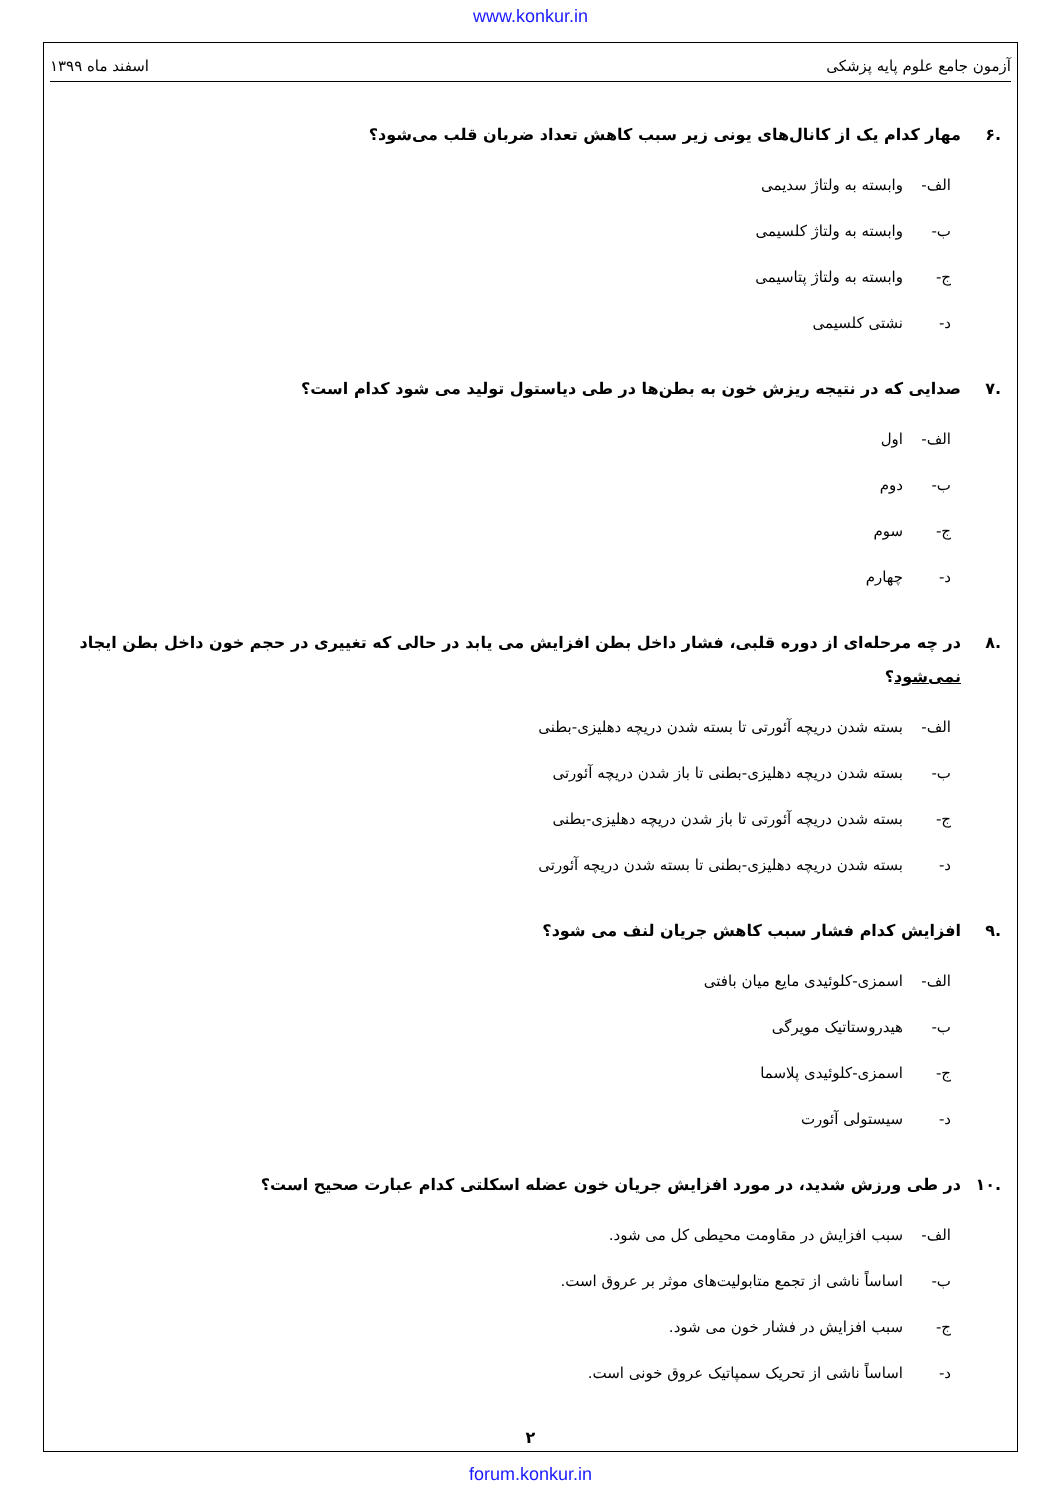www.konkur.in
آزمون جامع علوم پایه پزشکی اسفند ماه ۱۳۹۹
.۶ مهار کدام یک از کانال‌های یونی زیر سبب کاهش تعداد ضربان قلب می‌شود؟
الف- وابسته به ولتاژ سدیمی
ب- وابسته به ولتاژ کلسیمی
ج- وابسته به ولتاژ پتاسیمی
د- نشتی کلسیمی
.۷ صدایی که در نتیجه ریزش خون به بطن‌ها در طی دیاستول تولید می شود کدام است؟
الف- اول
ب- دوم
ج- سوم
د- چهارم
.۸ در چه مرحله‌ای از دوره قلبی، فشار داخل بطن افزایش می یابد در حالی که تغییری در حجم خون داخل بطن ایجاد نمی‌شود؟
الف- بسته شدن دریچه آئورتی تا بسته شدن دریچه دهلیزی-بطنی
ب- بسته شدن دریچه دهلیزی-بطنی تا باز شدن دریچه آئورتی
ج- بسته شدن دریچه آئورتی تا باز شدن دریچه دهلیزی-بطنی
د- بسته شدن دریچه دهلیزی-بطنی تا بسته شدن دریچه آئورتی
.۹ افزایش کدام فشار سبب کاهش جریان لنف می شود؟
الف- اسمزی-کلوئیدی مایع میان بافتی
ب- هیدروستاتیک مویرگی
ج- اسمزی-کلوئیدی پلاسما
د- سیستولی آئورت
.۱۰ در طی ورزش شدید، در مورد افزایش جریان خون عضله اسکلتی کدام عبارت صحیح است؟
الف- سبب افزایش در مقاومت محیطی کل می شود.
ب- اساساً ناشی از تجمع متابولیت‌های موثر بر عروق است.
ج- سبب افزایش در فشار خون می شود.
د- اساساً ناشی از تحریک سمپاتیک عروق خونی است.
۲
forum.konkur.in